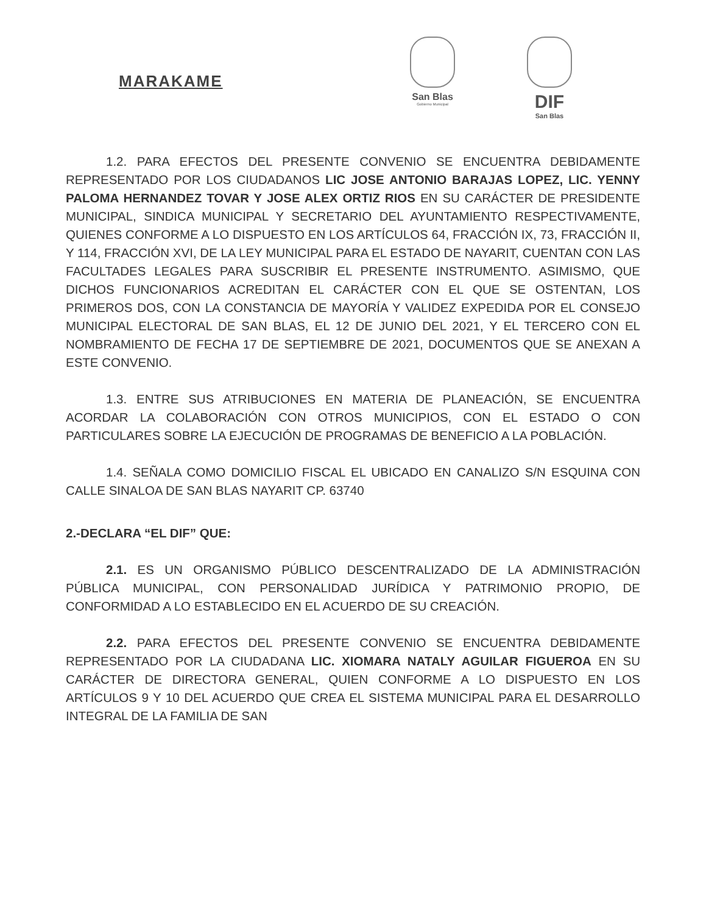MARAKAME
San Blas
Gobierno Municipal
DIF
San Blas
1.2. PARA EFECTOS DEL PRESENTE CONVENIO SE ENCUENTRA DEBIDAMENTE REPRESENTADO POR LOS CIUDADANOS LIC JOSE ANTONIO BARAJAS LOPEZ, LIC. YENNY PALOMA HERNANDEZ TOVAR Y JOSE ALEX ORTIZ RIOS EN SU CARÁCTER DE PRESIDENTE MUNICIPAL, SINDICA MUNICIPAL Y SECRETARIO DEL AYUNTAMIENTO RESPECTIVAMENTE, QUIENES CONFORME A LO DISPUESTO EN LOS ARTÍCULOS 64, FRACCIÓN IX, 73, FRACCIÓN II, Y 114, FRACCIÓN XVI, DE LA LEY MUNICIPAL PARA EL ESTADO DE NAYARIT, CUENTAN CON LAS FACULTADES LEGALES PARA SUSCRIBIR EL PRESENTE INSTRUMENTO. ASIMISMO, QUE DICHOS FUNCIONARIOS ACREDITAN EL CARÁCTER CON EL QUE SE OSTENTAN, LOS PRIMEROS DOS, CON LA CONSTANCIA DE MAYORÍA Y VALIDEZ EXPEDIDA POR EL CONSEJO MUNICIPAL ELECTORAL DE SAN BLAS, EL 12 DE JUNIO DEL 2021, Y EL TERCERO CON EL NOMBRAMIENTO DE FECHA 17 DE SEPTIEMBRE DE 2021, DOCUMENTOS QUE SE ANEXAN A ESTE CONVENIO.
1.3. ENTRE SUS ATRIBUCIONES EN MATERIA DE PLANEACIÓN, SE ENCUENTRA ACORDAR LA COLABORACIÓN CON OTROS MUNICIPIOS, CON EL ESTADO O CON PARTICULARES SOBRE LA EJECUCIÓN DE PROGRAMAS DE BENEFICIO A LA POBLACIÓN.
1.4. SEÑALA COMO DOMICILIO FISCAL EL UBICADO EN CANALIZO S/N ESQUINA CON CALLE SINALOA DE SAN BLAS NAYARIT CP. 63740
2.-DECLARA “EL DIF” QUE:
2.1. ES UN ORGANISMO PÚBLICO DESCENTRALIZADO DE LA ADMINISTRACIÓN PÚBLICA MUNICIPAL, CON PERSONALIDAD JURÍDICA Y PATRIMONIO PROPIO, DE CONFORMIDAD A LO ESTABLECIDO EN EL ACUERDO DE SU CREACIÓN.
2.2. PARA EFECTOS DEL PRESENTE CONVENIO SE ENCUENTRA DEBIDAMENTE REPRESENTADO POR LA CIUDADANA LIC. XIOMARA NATALY AGUILAR FIGUEROA EN SU CARÁCTER DE DIRECTORA GENERAL, QUIEN CONFORME A LO DISPUESTO EN LOS ARTÍCULOS 9 Y 10 DEL ACUERDO QUE CREA EL SISTEMA MUNICIPAL PARA EL DESARROLLO INTEGRAL DE LA FAMILIA DE SAN